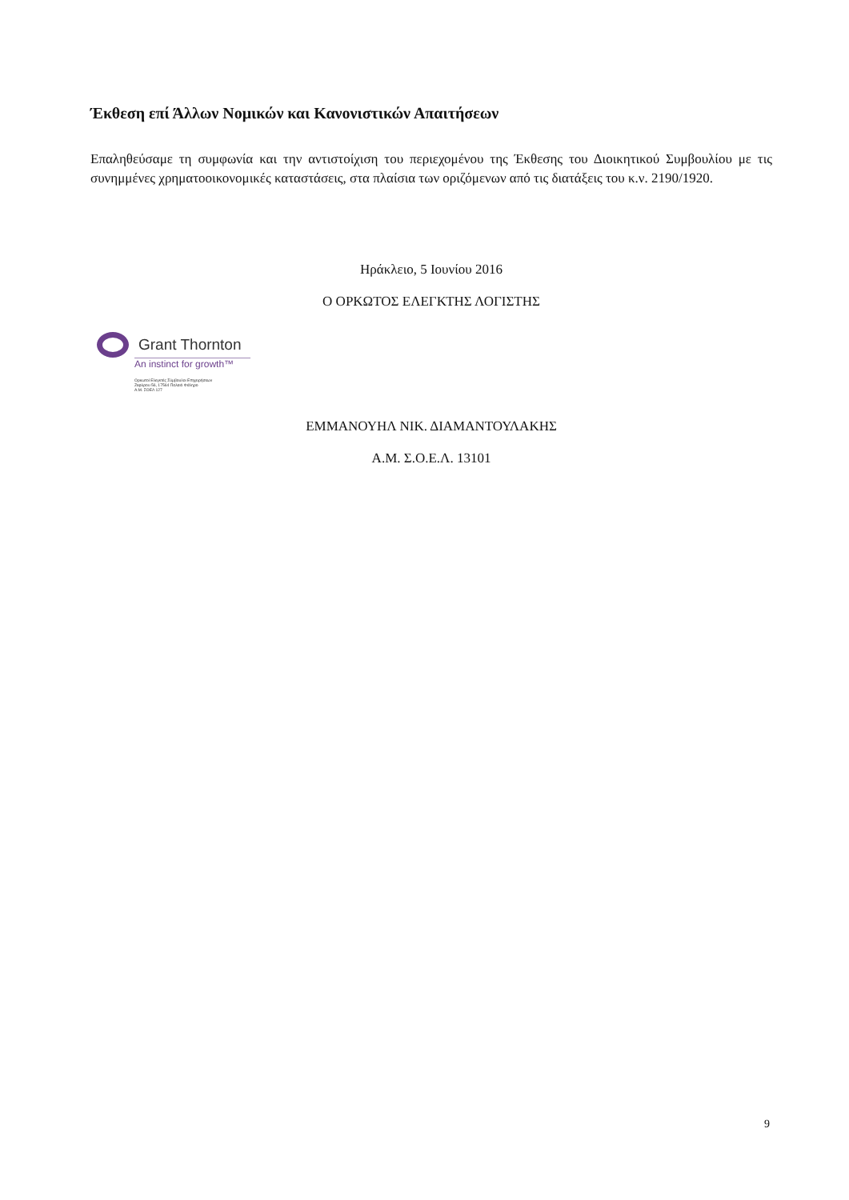Έκθεση επί Άλλων Νομικών και Κανονιστικών Απαιτήσεων
Επαληθεύσαμε τη συμφωνία και την αντιστοίχιση του περιεχομένου της Έκθεσης του Διοικητικού Συμβουλίου με τις συνημμένες χρηματοοικονομικές καταστάσεις, στα πλαίσια των οριζόμενων από τις διατάξεις του κ.ν. 2190/1920.
Ηράκλειο, 5 Ιουνίου 2016
Ο ΟΡΚΩΤΟΣ ΕΛΕΓΚΤΗΣ ΛΟΓΙΣΤΗΣ
Grant Thornton
An instinct for growth™
Ορκωτοί Ελεγκτές Σύμβουλοι Επιχειρήσεων
Ζεφύρου 56, 17564 Παλαιό Φάληρο
Α.Μ. ΣΟΕΛ 127
ΕΜΜΑΝΟΥΗΛ ΝΙΚ. ΔΙΑΜΑΝΤΟΥΛΑΚΗΣ
Α.Μ. Σ.Ο.Ε.Λ. 13101
9